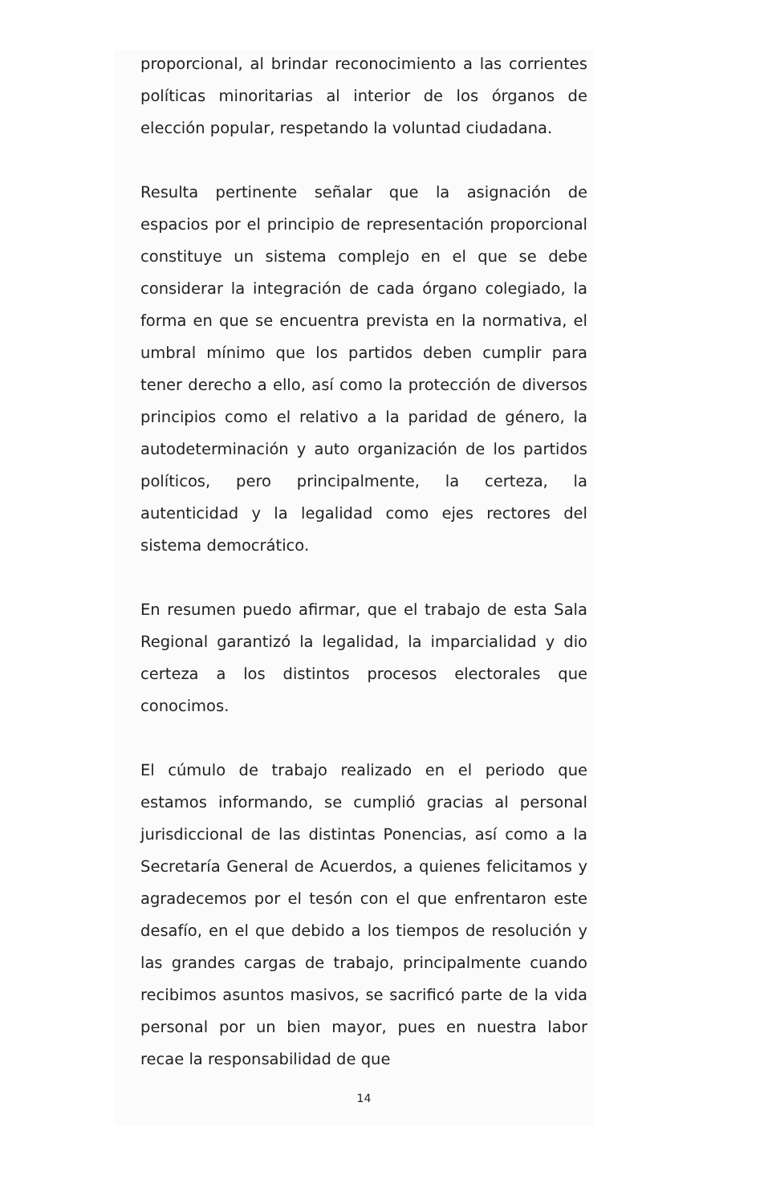proporcional, al brindar reconocimiento a las corrientes políticas minoritarias al interior de los órganos de elección popular, respetando la voluntad ciudadana.
Resulta pertinente señalar que la asignación de espacios por el principio de representación proporcional constituye un sistema complejo en el que se debe considerar la integración de cada órgano colegiado, la forma en que se encuentra prevista en la normativa, el umbral mínimo que los partidos deben cumplir para tener derecho a ello, así como la protección de diversos principios como el relativo a la paridad de género, la autodeterminación y auto organización de los partidos políticos, pero principalmente, la certeza, la autenticidad y la legalidad como ejes rectores del sistema democrático.
En resumen puedo afirmar, que el trabajo de esta Sala Regional garantizó la legalidad, la imparcialidad y dio certeza a los distintos procesos electorales que conocimos.
El cúmulo de trabajo realizado en el periodo que estamos informando, se cumplió gracias al personal jurisdiccional de las distintas Ponencias, así como a la Secretaría General de Acuerdos, a quienes felicitamos y agradecemos por el tesón con el que enfrentaron este desafío, en el que debido a los tiempos de resolución y las grandes cargas de trabajo, principalmente cuando recibimos asuntos masivos, se sacrificó parte de la vida personal por un bien mayor, pues en nuestra labor recae la responsabilidad de que
14